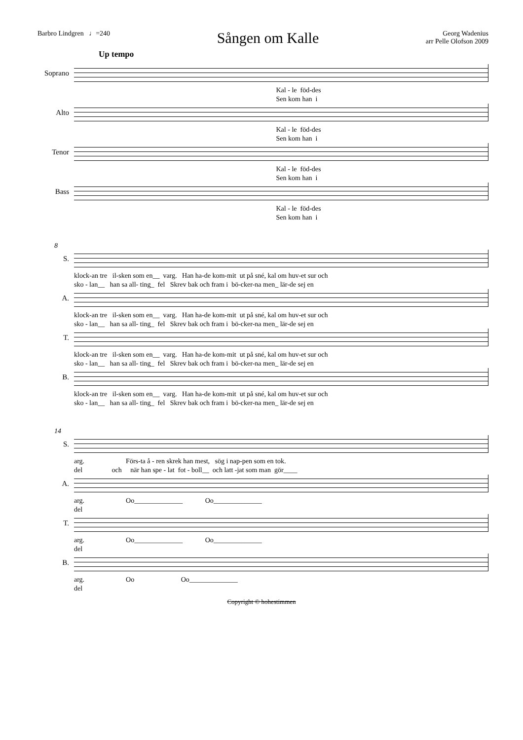Barbro Lindgren ♩=240
Sången om Kalle
Georg Wadenius
arr Pelle Olofson 2009
Up tempo
Soprano
Kal - le föd-des Sen kom han i
Alto
Kal - le föd-des Sen kom han i
Tenor
Kal - le föd-des Sen kom han i
Bass
Kal - le föd-des Sen kom han i
8
S.
klock-an tre il-sken som en__ varg. Han ha-de kom-mit ut på sné, kal om huv-et sur och sko - lan__ han sa all- ting_ fel Skrev bak och fram i bö-cker-na men_ lär-de sej en
A.
klock-an tre il-sken som en__ varg. Han ha-de kom-mit ut på sné, kal om huv-et sur och sko - lan__ han sa all- ting_ fel Skrev bak och fram i bö-cker-na men_ lär-de sej en
T.
klock-an tre il-sken som en__ varg. Han ha-de kom-mit ut på sné, kal om huv-et sur och sko - lan__ han sa all- ting_ fel Skrev bak och fram i bö-cker-na men_ lär-de sej en
B.
klock-an tre il-sken som en__ varg. Han ha-de kom-mit ut på sné, kal om huv-et sur och sko - lan__ han sa all- ting_ fel Skrev bak och fram i bö-cker-na men_ lär-de sej en
14
S.
arg. Förs-ta å - ren skrek han mest, sög i nap-pen som en tok. del och när han spe - lat fot - boll__ och latt -jat som man gör____
A.
arg. Oo______________ Oo______________ del
T.
arg. Oo______________ Oo______________ del
B.
arg. Oo Oo______________ del
Copyright © hohestimmen